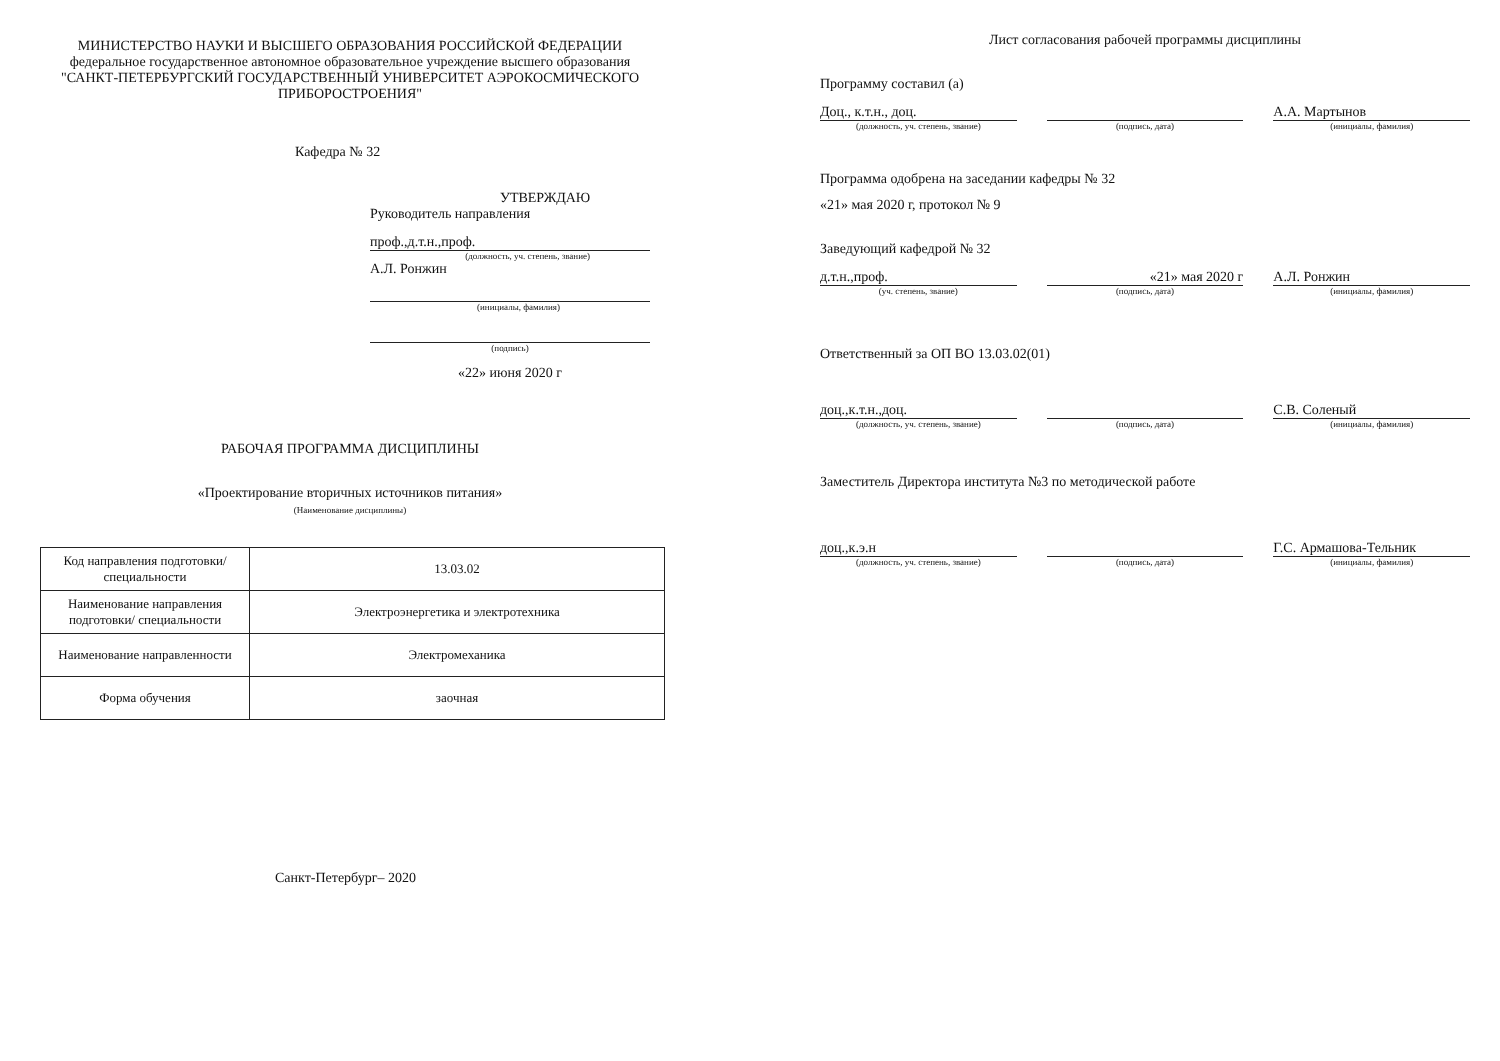МИНИСТЕРСТВО НАУКИ И ВЫСШЕГО ОБРАЗОВАНИЯ РОССИЙСКОЙ ФЕДЕРАЦИИ
федеральное государственное автономное образовательное учреждение высшего образования
"САНКТ-ПЕТЕРБУРГСКИЙ ГОСУДАРСТВЕННЫЙ УНИВЕРСИТЕТ АЭРОКОСМИЧЕСКОГО ПРИБОРОСТРОЕНИЯ"
Кафедра № 32
УТВЕРЖДАЮ
Руководитель направления
проф.,д.т.н.,проф.
(должность, уч. степень, звание)
А.Л. Ронжин
(инициалы, фамилия)
(подпись)
«22» июня 2020 г
РАБОЧАЯ ПРОГРАММА ДИСЦИПЛИНЫ
«Проектирование вторичных источников питания»
(Наименование дисциплины)
| Код направления подготовки/ специальности | 13.03.02 |
| Наименование направления подготовки/ специальности | Электроэнергетика и электротехника |
| Наименование направленности | Электромеханика |
| Форма обучения | заочная |
Санкт-Петербург– 2020
Лист согласования рабочей программы дисциплины
Программу составил (а)
Доц., к.т.н., доц.
(должность, уч. степень, звание)
(подпись, дата)
А.А. Мартынов
(инициалы, фамилия)
Программа одобрена на заседании кафедры № 32
«21» мая 2020 г, протокол № 9
Заведующий кафедрой № 32
д.т.н.,проф.
(уч. степень, звание)
«21» мая 2020 г
(подпись, дата)
А.Л. Ронжин
(инициалы, фамилия)
Ответственный за ОП ВО 13.03.02(01)
доц.,к.т.н.,доц.
(должность, уч. степень, звание)
(подпись, дата)
С.В. Соленый
(инициалы, фамилия)
Заместитель Директора института №3 по методической работе
доц.,к.э.н
(должность, уч. степень, звание)
(подпись, дата)
Г.С. Армашова-Тельник
(инициалы, фамилия)